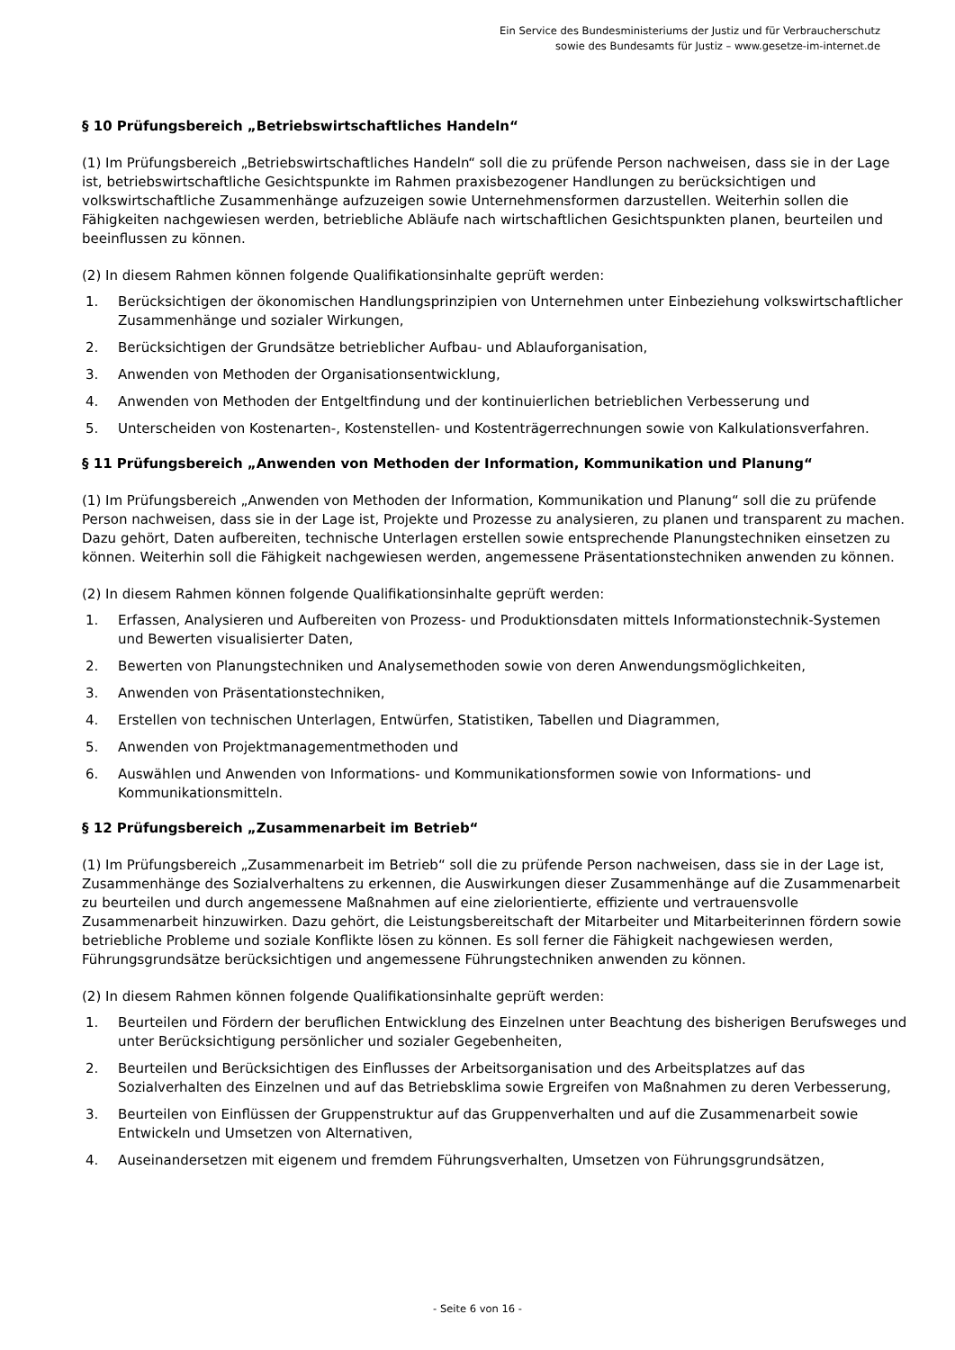Ein Service des Bundesministeriums der Justiz und für Verbraucherschutz
sowie des Bundesamts für Justiz – www.gesetze-im-internet.de
§ 10 Prüfungsbereich „Betriebswirtschaftliches Handeln“
(1) Im Prüfungsbereich „Betriebswirtschaftliches Handeln“ soll die zu prüfende Person nachweisen, dass sie in der Lage ist, betriebswirtschaftliche Gesichtspunkte im Rahmen praxisbezogener Handlungen zu berücksichtigen und volkswirtschaftliche Zusammenhänge aufzuzeigen sowie Unternehmensformen darzustellen. Weiterhin sollen die Fähigkeiten nachgewiesen werden, betriebliche Abläufe nach wirtschaftlichen Gesichtspunkten planen, beurteilen und beeinflussen zu können.
(2) In diesem Rahmen können folgende Qualifikationsinhalte geprüft werden:
1. Berücksichtigen der ökonomischen Handlungsprinzipien von Unternehmen unter Einbeziehung volkswirtschaftlicher Zusammenhänge und sozialer Wirkungen,
2. Berücksichtigen der Grundsätze betrieblicher Aufbau- und Ablauforganisation,
3. Anwenden von Methoden der Organisationsentwicklung,
4. Anwenden von Methoden der Entgeltfindung und der kontinuierlichen betrieblichen Verbesserung und
5. Unterscheiden von Kostenarten-, Kostenstellen- und Kostenträgerrechnungen sowie von Kalkulationsverfahren.
§ 11 Prüfungsbereich „Anwenden von Methoden der Information, Kommunikation und Planung“
(1) Im Prüfungsbereich „Anwenden von Methoden der Information, Kommunikation und Planung“ soll die zu prüfende Person nachweisen, dass sie in der Lage ist, Projekte und Prozesse zu analysieren, zu planen und transparent zu machen. Dazu gehört, Daten aufbereiten, technische Unterlagen erstellen sowie entsprechende Planungstechniken einsetzen zu können. Weiterhin soll die Fähigkeit nachgewiesen werden, angemessene Präsentationstechniken anwenden zu können.
(2) In diesem Rahmen können folgende Qualifikationsinhalte geprüft werden:
1. Erfassen, Analysieren und Aufbereiten von Prozess- und Produktionsdaten mittels Informationstechnik-Systemen und Bewerten visualisierter Daten,
2. Bewerten von Planungstechniken und Analysemethoden sowie von deren Anwendungsmöglichkeiten,
3. Anwenden von Präsentationstechniken,
4. Erstellen von technischen Unterlagen, Entwürfen, Statistiken, Tabellen und Diagrammen,
5. Anwenden von Projektmanagementmethoden und
6. Auswählen und Anwenden von Informations- und Kommunikationsformen sowie von Informations- und Kommunikationsmitteln.
§ 12 Prüfungsbereich „Zusammenarbeit im Betrieb“
(1) Im Prüfungsbereich „Zusammenarbeit im Betrieb“ soll die zu prüfende Person nachweisen, dass sie in der Lage ist, Zusammenhänge des Sozialverhaltens zu erkennen, die Auswirkungen dieser Zusammenhänge auf die Zusammenarbeit zu beurteilen und durch angemessene Maßnahmen auf eine zielorientierte, effiziente und vertrauensvolle Zusammenarbeit hinzuwirken. Dazu gehört, die Leistungsbereitschaft der Mitarbeiter und Mitarbeiterinnen fördern sowie betriebliche Probleme und soziale Konflikte lösen zu können. Es soll ferner die Fähigkeit nachgewiesen werden, Führungsgrundsätze berücksichtigen und angemessene Führungstechniken anwenden zu können.
(2) In diesem Rahmen können folgende Qualifikationsinhalte geprüft werden:
1. Beurteilen und Fördern der beruflichen Entwicklung des Einzelnen unter Beachtung des bisherigen Berufsweges und unter Berücksichtigung persönlicher und sozialer Gegebenheiten,
2. Beurteilen und Berücksichtigen des Einflusses der Arbeitsorganisation und des Arbeitsplatzes auf das Sozialverhalten des Einzelnen und auf das Betriebsklima sowie Ergreifen von Maßnahmen zu deren Verbesserung,
3. Beurteilen von Einflüssen der Gruppenstruktur auf das Gruppenverhalten und auf die Zusammenarbeit sowie Entwickeln und Umsetzen von Alternativen,
4. Auseinandersetzen mit eigenem und fremdem Führungsverhalten, Umsetzen von Führungsgrundsätzen,
- Seite 6 von 16 -